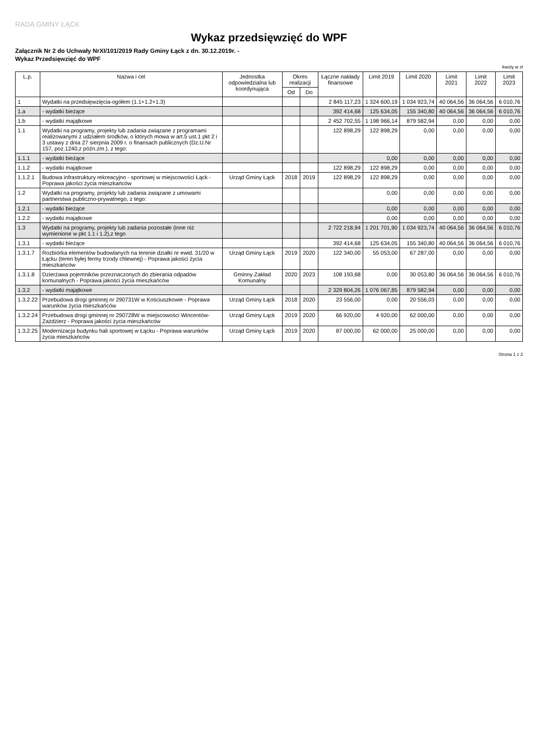RADA GMINY ŁĄCK
Wykaz przedsięwzięć do WPF
Załącznik Nr 2 do Uchwały NrXI/101/2019 Rady Gminy Łąck z dn. 30.12.2019r. -
Wykaz Przedsięwzięć do WPF
kwoty w zł
| L.p. | Nazwa i cel | Jednostka odpowiedzialna lub koordynująca | Okres realizacji | | Łączne nakłady finansowe | Limit 2019 | Limit 2020 | Limit 2021 | Limit 2022 | Limit 2023 |
| --- | --- | --- | --- | --- | --- | --- | --- | --- | --- | --- |
| | | | Od | Do | | | | | | |
| 1 | Wydatki na przedsięwzięcia-ogółem (1.1+1.2+1.3) | | | | 2 845 117,23 | 1 324 600,19 | 1 034 923,74 | 40 064,56 | 36 064,56 | 6 010,76 |
| 1.a | - wydatki bieżące | | | | 392 414,68 | 125 634,05 | 155 340,80 | 40 064,56 | 36 064,56 | 6 010,76 |
| 1.b | - wydatki majątkowe | | | | 2 452 702,55 | 1 198 966,14 | 879 582,94 | 0,00 | 0,00 | 0,00 |
| 1.1 | Wydatki na programy, projekty lub zadania związane z programami realizowanymi z udziałem środków, o których mowa w art.5 ust.1 pkt 2 i 3 ustawy z dnia 27 sierpnia 2009 r. o finansach publicznych (Dz.U.Nr 157, poz.1240,z późn.zm.), z tego: | | | | 122 898,29 | 122 898,29 | 0,00 | 0,00 | 0,00 | 0,00 |
| 1.1.1 | - wydatki bieżące | | | | | 0,00 | 0,00 | 0,00 | 0,00 | 0,00 |
| 1.1.2 | - wydatki majątkowe | | | | 122 898,29 | 122 898,29 | 0,00 | 0,00 | 0,00 | 0,00 |
| 1.1.2.1 | Budowa infrastruktury rekreacyjno - sportowej w miejscowości Łąck - Poprawa jakości życia mieszkańców | Urząd Gminy Łąck | 2018 | 2019 | 122 898,29 | 122 898,29 | 0,00 | 0,00 | 0,00 | 0,00 |
| 1.2 | Wydatki na programy, projekty lub zadania związane z umowami partnerstwa publiczno-prywatnego, z tego: | | | | | 0,00 | 0,00 | 0,00 | 0,00 | 0,00 |
| 1.2.1 | - wydatki bieżące | | | | | 0,00 | 0,00 | 0,00 | 0,00 | 0,00 |
| 1.2.2 | - wydatki majątkowe | | | | | 0,00 | 0,00 | 0,00 | 0,00 | 0,00 |
| 1.3 | Wydatki na programy, projekty lub zadania pozostałe (inne niż wymienione w pkt 1.1 i 1.2),z tego | | | | 2 722 218,94 | 1 201 701,90 | 1 034 923,74 | 40 064,56 | 36 064,56 | 6 010,76 |
| 1.3.1 | - wydatki bieżące | | | | 392 414,68 | 125 634,05 | 155 340,80 | 40 064,56 | 36 064,56 | 6 010,76 |
| 1.3.1.7 | Rozbiórka elementów budowlanych na terenie działki nr ewid. 31/20 w Łącku (teren byłej fermy trzody chlewnej) - Poprawa jakości życia mieszkańców | Urząd Gminy Łąck | 2019 | 2020 | 122 340,00 | 55 053,00 | 67 287,00 | 0,00 | 0,00 | 0,00 |
| 1.3.1.8 | Dzierżawa pojemników przeznaczonych do zbierania odpadów komunalnych - Poprawa jakości życia mieszkańców | Gminny Zakład Komunalny | 2020 | 2023 | 108 193,68 | 0,00 | 30 053,80 | 36 064,56 | 36 064,56 | 6 010,76 |
| 1.3.2 | - wydatki majątkowe | | | | 2 329 804,26 | 1 076 067,85 | 879 582,94 | 0,00 | 0,00 | 0,00 |
| 1.3.2.22 | Przebudowa drogi gminnej nr 290731W w Kościuszkowie - Poprawa warunków życia mieszkańców | Urząd Gminy Łąck | 2018 | 2020 | 23 556,00 | 0,00 | 20 556,03 | 0,00 | 0,00 | 0,00 |
| 1.3.2.24 | Przebudowa drogi gminnej nr 290728W w miejscowości Wincentów-Zażdżierz - Poprawa jakości życia mieszkańców | Urząd Gminy Łąck | 2019 | 2020 | 66 920,00 | 4 920,00 | 62 000,00 | 0,00 | 0,00 | 0,00 |
| 1.3.2.25 | Modernizacja budynku hali sportowej w Łącku - Poprawa warunków życia mieszkańców | Urząd Gminy Łąck | 2019 | 2020 | 87 000,00 | 62 000,00 | 25 000,00 | 0,00 | 0,00 | 0,00 |
Strona 1 z 2